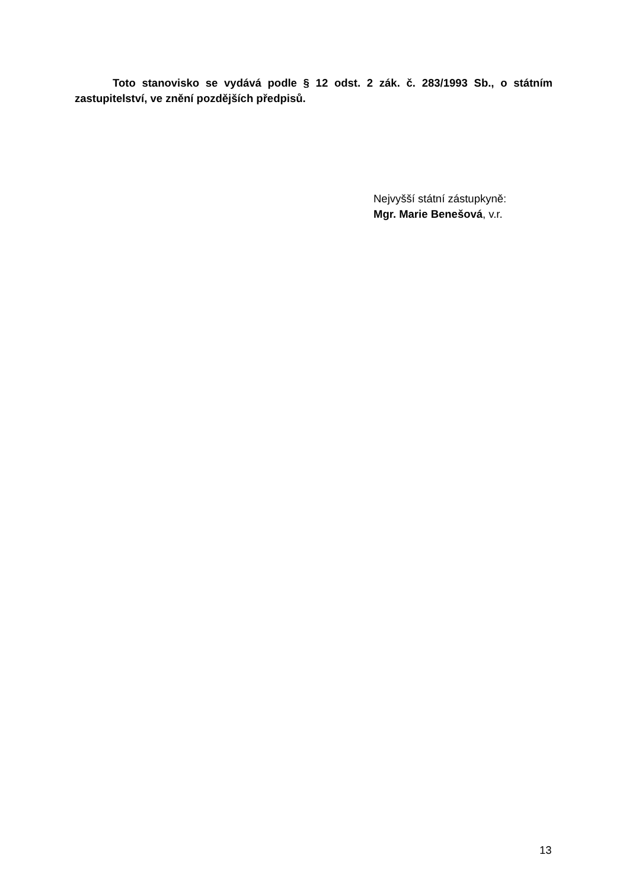Toto stanovisko se vydává podle § 12 odst. 2 zák. č. 283/1993 Sb., o státním zastupitelství, ve znění pozdějších předpisů.
Nejvyšší státní zástupkyně:
Mgr. Marie Benešová, v.r.
13